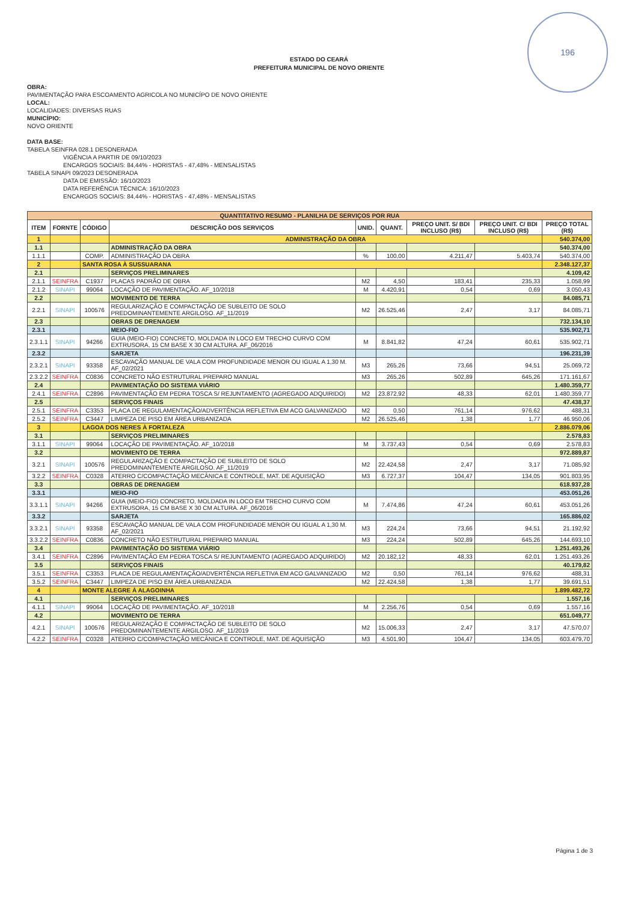196
ESTADO DO CEARÁ
PREFEITURA MUNICIPAL DE NOVO ORIENTE
OBRA:
PAVIMENTAÇÃO PARA ESCOAMENTO AGRICOLA NO MUNICÍPO DE NOVO ORIENTE
LOCAL:
LOCALIDADES: DIVERSAS RUAS
MUNICÍPIO:
NOVO ORIENTE
DATA BASE:
TABELA SEINFRA 028.1 DESONERADA
VIGÊNCIA A PARTIR DE 09/10/2023
ENCARGOS SOCIAIS: 84,44% - HORISTAS - 47,48% - MENSALISTAS
TABELA SINAPI 09/2023 DESONERADA
DATA DE EMISSÃO: 16/10/2023
DATA REFERÊNCIA TÉCNICA: 16/10/2023
ENCARGOS SOCIAIS: 84,44% - HORISTAS - 47,48% - MENSALISTAS
| QUANTITATIVO RESUMO - PLANILHA DE SERVIÇOS POR RUA | | | | | | | | |
| ITEM | FORNTE | CÓDIGO | DESCRIÇÃO DOS SERVIÇOS | UNID. | QUANT. | PREÇO UNIT. S/ BDI INCLUSO (R$) | PREÇO UNIT. C/ BDI INCLUSO (R$) | PREÇO TOTAL (R$) |
| 1 | | | ADMINISTRAÇÃO DA OBRA | | | | | 540.374,00 |
| 1.1 | | | ADMINISTRAÇÃO DA OBRA | | | | | 540.374,00 |
| 1.1.1 | | COMP. | ADMINISTRAÇÃO DA OBRA | % | 100,00 | 4.211,47 | 5.403,74 | 540.374,00 |
| 2 | | SANTA ROSA À SUSSUARANA | | | | | | 2.348.127,37 |
| 2.1 | | | SERVIÇOS PRELIMINARES | | | | | 4.109,42 |
| 2.1.1 | SEINFRA | C1937 | PLACAS PADRÃO DE OBRA | M2 | 4,50 | 183,41 | 235,33 | 1.058,99 |
| 2.1.2 | SINAPI | 99064 | LOCAÇÃO DE PAVIMENTAÇÃO. AF_10/2018 | M | 4.420,91 | 0,54 | 0,69 | 3.050,43 |
| 2.2 | | | MOVIMENTO DE TERRA | | | | | 84.085,71 |
| 2.2.1 | SINAPI | 100576 | REGULARIZAÇÃO E COMPACTAÇÃO DE SUBLEITO DE SOLO PREDOMINANTEMENTE ARGILOSO. AF_11/2019 | M2 | 26.525,46 | 2,47 | 3,17 | 84.085,71 |
| 2.3 | | | OBRAS DE DRENAGEM | | | | | 732.134,10 |
| 2.3.1 | | | MEIO-FIO | | | | | 535.902,71 |
| 2.3.1.1 | SINAPI | 94266 | GUIA (MEIO-FIO) CONCRETO, MOLDADA IN LOCO EM TRECHO CURVO COM EXTRUSORA, 15 CM BASE X 30 CM ALTURA. AF_06/2016 | M | 8.841,82 | 47,24 | 60,61 | 535.902,71 |
| 2.3.2 | | | SARJETA | | | | | 196.231,39 |
| 2.3.2.1 | SINAPI | 93358 | ESCAVAÇÃO MANUAL DE VALA COM PROFUNDIDADE MENOR OU IGUAL A 1,30 M. AF_02/2021 | M3 | 265,26 | 73,66 | 94,51 | 25.069,72 |
| 2.3.2.2 | SEINFRA | C0836 | CONCRETO NÃO ESTRUTURAL PREPARO MANUAL | M3 | 265,26 | 502,89 | 645,26 | 171.161,67 |
| 2.4 | | | PAVIMENTAÇÃO DO SISTEMA VIÁRIO | | | | | 1.480.359,77 |
| 2.4.1 | SEINFRA | C2896 | PAVIMENTAÇÃO EM PEDRA TOSCA S/ REJUNTAMENTO (AGREGADO ADQUIRIDO) | M2 | 23.872,92 | 48,33 | 62,01 | 1.480.359,77 |
| 2.5 | | | SERVIÇOS FINAIS | | | | | 47.438,37 |
| 2.5.1 | SEINFRA | C3353 | PLACA DE REGULAMENTAÇÃO/ADVERTÊNCIA REFLETIVA EM ACO GALVANIZADO | M2 | 0,50 | 761,14 | 976,62 | 488,31 |
| 2.5.2 | SEINFRA | C3447 | LIMPEZA DE PISO EM ÁREA URBANIZADA | M2 | 26.525,46 | 1,38 | 1,77 | 46.950,06 |
| 3 | | LAGOA DOS NERES À FORTALEZA | | | | | | 2.886.079,06 |
| 3.1 | | | SERVIÇOS PRELIMINARES | | | | | 2.578,83 |
| 3.1.1 | SINAPI | 99064 | LOCAÇÃO DE PAVIMENTAÇÃO. AF_10/2018 | M | 3.737,43 | 0,54 | 0,69 | 2.578,83 |
| 3.2 | | | MOVIMENTO DE TERRA | | | | | 972.889,87 |
| 3.2.1 | SINAPI | 100576 | REGULARIZAÇÃO E COMPACTAÇÃO DE SUBLEITO DE SOLO PREDOMINANTEMENTE ARGILOSO. AF_11/2019 | M2 | 22.424,58 | 2,47 | 3,17 | 71.085,92 |
| 3.2.2 | SEINFRA | C0328 | ATERRO C/COMPACTAÇÃO MECÂNICA E CONTROLE, MAT. DE AQUISIÇÃO | M3 | 6.727,37 | 104,47 | 134,05 | 901.803,95 |
| 3.3 | | | OBRAS DE DRENAGEM | | | | | 618.937,28 |
| 3.3.1 | | | MEIO-FIO | | | | | 453.051,26 |
| 3.3.1.1 | SINAPI | 94266 | GUIA (MEIO-FIO) CONCRETO, MOLDADA IN LOCO EM TRECHO CURVO COM EXTRUSORA, 15 CM BASE X 30 CM ALTURA. AF_06/2016 | M | 7.474,86 | 47,24 | 60,61 | 453.051,26 |
| 3.3.2 | | | SARJETA | | | | | 165.886,02 |
| 3.3.2.1 | SINAPI | 93358 | ESCAVAÇÃO MANUAL DE VALA COM PROFUNDIDADE MENOR OU IGUAL A 1,30 M. AF_02/2021 | M3 | 224,24 | 73,66 | 94,51 | 21.192,92 |
| 3.3.2.2 | SEINFRA | C0836 | CONCRETO NÃO ESTRUTURAL PREPARO MANUAL | M3 | 224,24 | 502,89 | 645,26 | 144.693,10 |
| 3.4 | | | PAVIMENTAÇÃO DO SISTEMA VIÁRIO | | | | | 1.251.493,26 |
| 3.4.1 | SEINFRA | C2896 | PAVIMENTAÇÃO EM PEDRA TOSCA S/ REJUNTAMENTO (AGREGADO ADQUIRIDO) | M2 | 20.182,12 | 48,33 | 62,01 | 1.251.493,26 |
| 3.5 | | | SERVIÇOS FINAIS | | | | | 40.179,82 |
| 3.5.1 | SEINFRA | C3353 | PLACA DE REGULAMENTAÇÃO/ADVERTÊNCIA REFLETIVA EM ACO GALVANIZADO | M2 | 0,50 | 761,14 | 976,62 | 488,31 |
| 3.5.2 | SEINFRA | C3447 | LIMPEZA DE PISO EM ÁREA URBANIZADA | M2 | 22.424,58 | 1,38 | 1,77 | 39.691,51 |
| 4 | | MONTE ALEGRE À ALAGOINHA | | | | | | 1.899.482,72 |
| 4.1 | | | SERVIÇOS PRELIMINARES | | | | | 1.557,16 |
| 4.1.1 | SINAPI | 99064 | LOCAÇÃO DE PAVIMENTAÇÃO. AF_10/2018 | M | 2.256,76 | 0,54 | 0,69 | 1.557,16 |
| 4.2 | | | MOVIMENTO DE TERRA | | | | | 651.049,77 |
| 4.2.1 | SINAPI | 100576 | REGULARIZAÇÃO E COMPACTAÇÃO DE SUBLEITO DE SOLO PREDOMINANTEMENTE ARGILOSO. AF_11/2019 | M2 | 15.006,33 | 2,47 | 3,17 | 47.570,07 |
| 4.2.2 | SEINFRA | C0328 | ATERRO C/COMPACTAÇÃO MECÂNICA E CONTROLE, MAT. DE AQUISIÇÃO | M3 | 4.501,90 | 104,47 | 134,05 | 603.479,70 |
Página 1 de 3